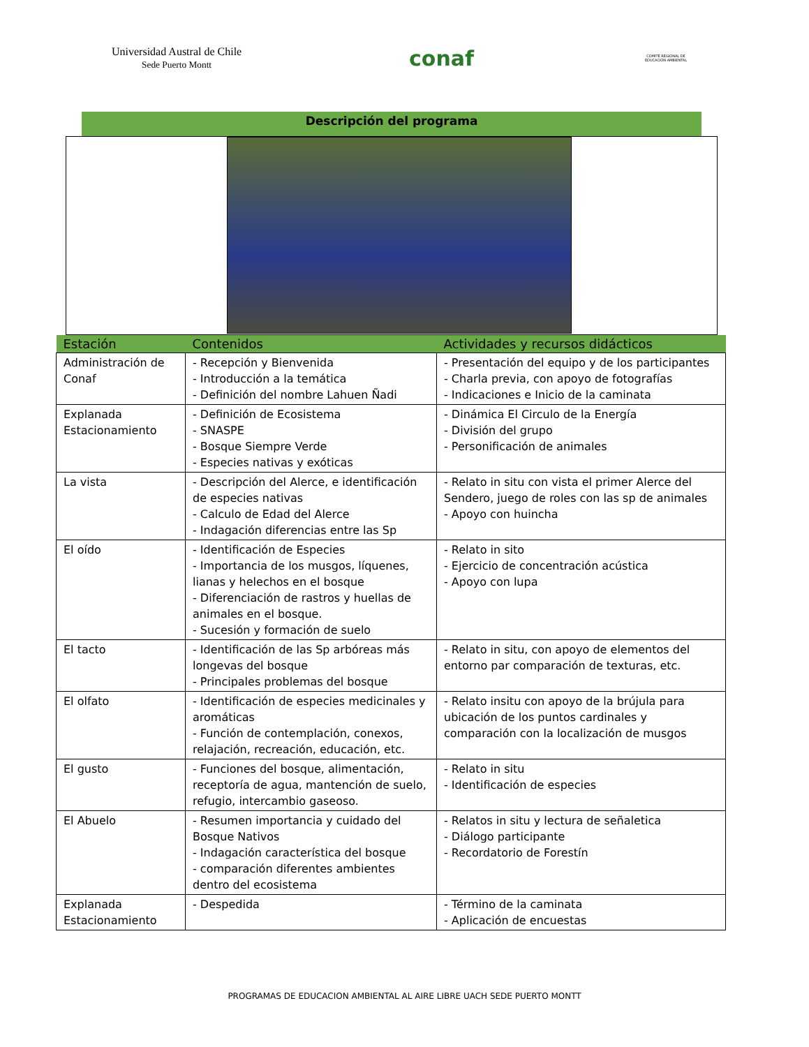Universidad Austral de Chile
Sede Puerto Montt
conaf
COMITÉ REGIONAL DE EDUCACIÓN AMBIENTAL
Descripción del programa
| Estación | Contenidos | Actividades y recursos didácticos |
| --- | --- | --- |
| Administración de Conaf | - Recepción y Bienvenida - Introducción a la temática - Definición del nombre Lahuen Ñadi | - Presentación del equipo y de los participantes - Charla previa, con apoyo de fotografías - Indicaciones e Inicio de la caminata |
| Explanada Estacionamiento | - Definición de Ecosistema - SNASPE - Bosque Siempre Verde - Especies nativas y exóticas | - Dinámica El Circulo de la Energía - División del grupo - Personificación de animales |
| La vista | - Descripción del Alerce, e identificación de especies nativas - Calculo de Edad del Alerce - Indagación diferencias entre las Sp | - Relato in situ con vista el primer Alerce del Sendero, juego de roles con las sp de animales - Apoyo con huincha |
| El oído | - Identificación de Especies - Importancia de los musgos, líquenes, lianas y helechos en el bosque - Diferenciación de rastros y huellas de animales en el bosque. - Sucesión y formación de suelo | - Relato in sito - Ejercicio de concentración acústica - Apoyo con lupa |
| El tacto | - Identificación de las Sp arbóreas más longevas del bosque - Principales problemas del bosque | - Relato in situ, con apoyo de elementos del entorno par comparación de texturas, etc. |
| El olfato | - Identificación de especies medicinales y aromáticas - Función de contemplación, conexos, relajación, recreación, educación, etc. | - Relato insitu con apoyo de la brújula para ubicación de los puntos cardinales y comparación con la localización de musgos |
| El gusto | - Funciones del bosque, alimentación, receptoría de agua, mantención de suelo, refugio, intercambio gaseoso. | - Relato in situ - Identificación de especies |
| El Abuelo | - Resumen importancia y cuidado del Bosque Nativos - Indagación característica del bosque - comparación diferentes ambientes dentro del ecosistema | - Relatos in situ y lectura de señaletica - Diálogo participante - Recordatorio de Forestín |
| Explanada Estacionamiento | - Despedida | - Término de la caminata - Aplicación de encuestas |
PROGRAMAS DE EDUCACION AMBIENTAL AL AIRE LIBRE UACH SEDE PUERTO MONTT